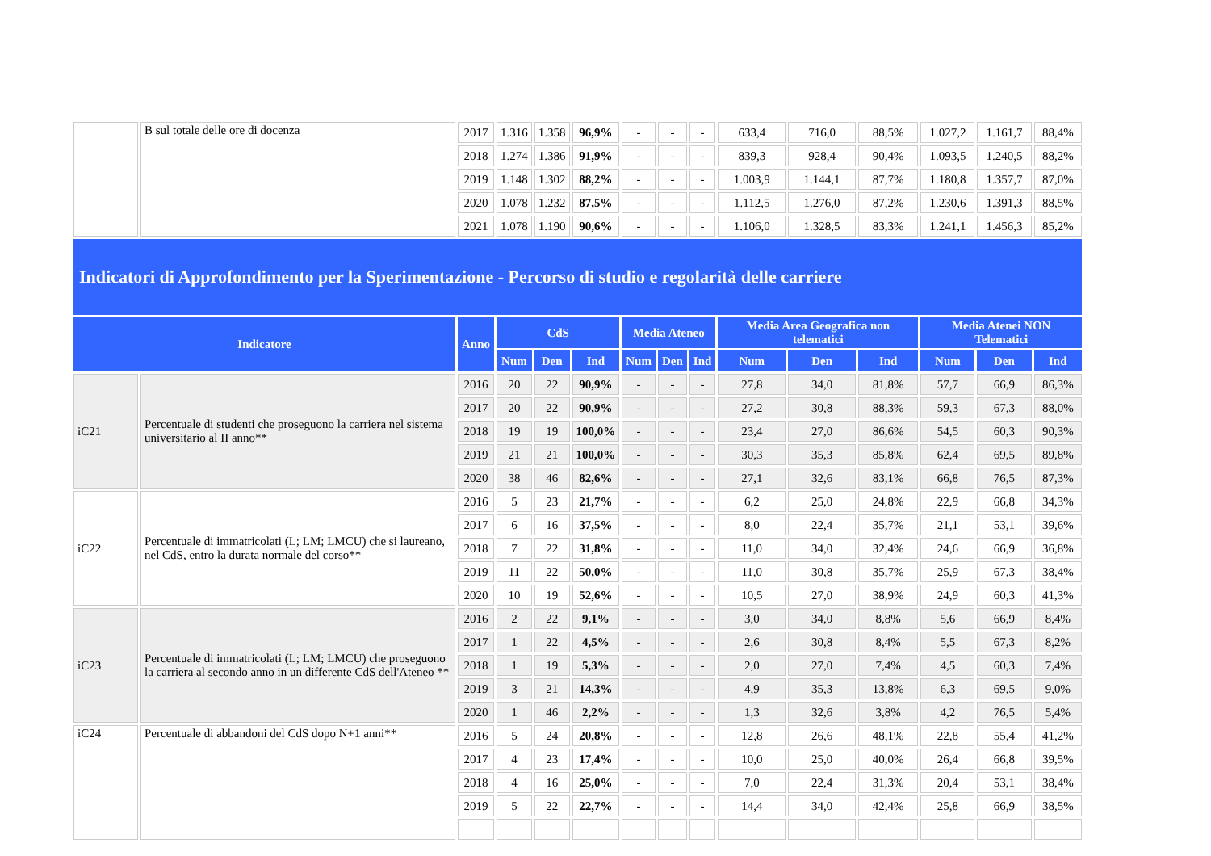| | B sul totale delle ore di docenza | 2017 | 1.316 | 1.358 | 96,9% | - | - | - | 633,4 | 716,0 | 88,5% | 1.027,2 | 1.161,7 | 88,4% |
| | | 2018 | 1.274 | 1.386 | 91,9% | - | - | - | 839,3 | 928,4 | 90,4% | 1.093,5 | 1.240,5 | 88,2% |
| | | 2019 | 1.148 | 1.302 | 88,2% | - | - | - | 1.003,9 | 1.144,1 | 87,7% | 1.180,8 | 1.357,7 | 87,0% |
| | | 2020 | 1.078 | 1.232 | 87,5% | - | - | - | 1.112,5 | 1.276,0 | 87,2% | 1.230,6 | 1.391,3 | 88,5% |
| | | 2021 | 1.078 | 1.190 | 90,6% | - | - | - | 1.106,0 | 1.328,5 | 83,3% | 1.241,1 | 1.456,3 | 85,2% |
| Indicatori di Approfondimento per la Sperimentazione - Percorso di studio e regolarità delle carriere | | | | | | | | | | | | | | |
| Indicatore | | Anno | CdS | | | Media Ateneo | | | Media Area Geografica non telematici | | | Media Atenei NON Telematici | | |
| | | | Num | Den | Ind | Num | Den | Ind | Num | Den | Ind | Num | Den | Ind |
| iC21 | Percentuale di studenti che proseguono la carriera nel sistema universitario al II anno** | 2016 | 20 | 22 | 90,9% | - | - | - | 27,8 | 34,0 | 81,8% | 57,7 | 66,9 | 86,3% |
| | | 2017 | 20 | 22 | 90,9% | - | - | - | 27,2 | 30,8 | 88,3% | 59,3 | 67,3 | 88,0% |
| | | 2018 | 19 | 19 | 100,0% | - | - | - | 23,4 | 27,0 | 86,6% | 54,5 | 60,3 | 90,3% |
| | | 2019 | 21 | 21 | 100,0% | - | - | - | 30,3 | 35,3 | 85,8% | 62,4 | 69,5 | 89,8% |
| | | 2020 | 38 | 46 | 82,6% | - | - | - | 27,1 | 32,6 | 83,1% | 66,8 | 76,5 | 87,3% |
| iC22 | Percentuale di immatricolati (L; LM; LMCU) che si laureano, nel CdS, entro la durata normale del corso** | 2016 | 5 | 23 | 21,7% | - | - | - | 6,2 | 25,0 | 24,8% | 22,9 | 66,8 | 34,3% |
| | | 2017 | 6 | 16 | 37,5% | - | - | - | 8,0 | 22,4 | 35,7% | 21,1 | 53,1 | 39,6% |
| | | 2018 | 7 | 22 | 31,8% | - | - | - | 11,0 | 34,0 | 32,4% | 24,6 | 66,9 | 36,8% |
| | | 2019 | 11 | 22 | 50,0% | - | - | - | 11,0 | 30,8 | 35,7% | 25,9 | 67,3 | 38,4% |
| | | 2020 | 10 | 19 | 52,6% | - | - | - | 10,5 | 27,0 | 38,9% | 24,9 | 60,3 | 41,3% |
| iC23 | Percentuale di immatricolati (L; LM; LMCU) che proseguono la carriera al secondo anno in un differente CdS dell'Ateneo ** | 2016 | 2 | 22 | 9,1% | - | - | - | 3,0 | 34,0 | 8,8% | 5,6 | 66,9 | 8,4% |
| | | 2017 | 1 | 22 | 4,5% | - | - | - | 2,6 | 30,8 | 8,4% | 5,5 | 67,3 | 8,2% |
| | | 2018 | 1 | 19 | 5,3% | - | - | - | 2,0 | 27,0 | 7,4% | 4,5 | 60,3 | 7,4% |
| | | 2019 | 3 | 21 | 14,3% | - | - | - | 4,9 | 35,3 | 13,8% | 6,3 | 69,5 | 9,0% |
| | | 2020 | 1 | 46 | 2,2% | - | - | - | 1,3 | 32,6 | 3,8% | 4,2 | 76,5 | 5,4% |
| iC24 | Percentuale di abbandoni del CdS dopo N+1 anni** | 2016 | 5 | 24 | 20,8% | - | - | - | 12,8 | 26,6 | 48,1% | 22,8 | 55,4 | 41,2% |
| | | 2017 | 4 | 23 | 17,4% | - | - | - | 10,0 | 25,0 | 40,0% | 26,4 | 66,8 | 39,5% |
| | | 2018 | 4 | 16 | 25,0% | - | - | - | 7,0 | 22,4 | 31,3% | 20,4 | 53,1 | 38,4% |
| | | 2019 | 5 | 22 | 22,7% | - | - | - | 14,4 | 34,0 | 42,4% | 25,8 | 66,9 | 38,5% |